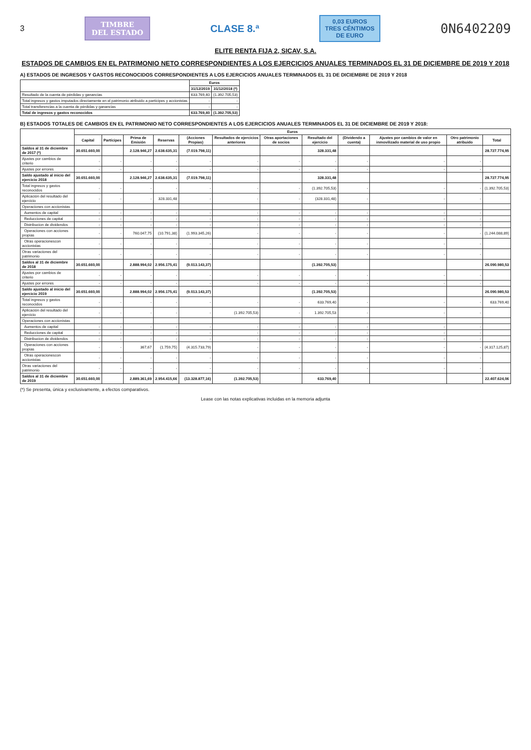3
TIMBRE
DEL ESTADO
CLASE 8.ª
0,03 EUROS
TRES CÉNTIMOS DE EURO
0N6402209
ELITE RENTA FIJA 2, SICAV, S.A.
ESTADOS DE CAMBIOS EN EL PATRIMONIO NETO CORRESPONDIENTES A LOS EJERCICIOS ANUALES TERMINADOS EL 31 DE DICIEMBRE DE 2019 Y 2018
A) ESTADOS DE INGRESOS Y GASTOS RECONOCIDOS CORRESPONDIENTES A LOS EJERCICIOS ANUALES TERMINADOS EL 31 DE DICIEMBRE DE 2019 Y 2018
| | Euros | |
| --- | --- | --- |
| | 31/12/2019 | 31/12/2018 (*) |
| Resultado de la cuenta de pérdidas y ganancias | 633.769,40 | (1.392.705,53) |
| Total ingresos y gastos imputados directamente en el patrimonio atribuido a partícipes y accionistas | - | - |
| Total transferencias a la cuenta de pérdidas y ganancias | - | - |
| Total de ingresos y gastos reconocidos | 633.769,40 | (1.392.705,53) |
B) ESTADOS TOTALES DE CAMBIOS EN EL PATRIMONIO NETO CORRESPONDIENTES A LOS EJERCICIOS ANUALES TERMINADOS EL 31 DE DICIEMBRE DE 2019 Y 2018:
| | Euros | | | | | | | | | | | |
| --- | --- | --- | --- | --- | --- | --- | --- | --- | --- | --- | --- | --- |
| | Capital | Partícipes | Prima de Emisión | Reservas | (Acciones Propias) | Resultados de ejercicios anteriores | Otras aportaciones de socios | Resultado del ejercicio | (Dividendo a cuenta) | Ajustes por cambios de valor en inmovilizado material de uso propio | Otro patrimonio atribuido | Total |
| Saldos al 31 de diciembre de 2017 (*) | 30.651.660,00 | | 2.128.946,27 | 2.638.635,31 | (7.019.798,11) | | | 328.331,48 | | | | 28.727.774,95 |
| Ajustes por cambios de criterio | - | - | - | - | - | - | - | - | - | - | - | |
| Ajustes por errores | - | - | - | - | - | - | - | - | - | - | - | |
| Saldo ajustado al inicio del ejercicio 2018 | 30.651.660,00 | | 2.128.946,27 | 2.638.635,31 | (7.019.798,11) | | | 328.331,48 | | | | 28.727.774,95 |
| Total ingresos y gastos reconocidos | - | - | - | - | - | - | - | (1.392.705,53) | - | - | - | (1.392.705,53) |
| Aplicación del resultado del ejercicio | - | - | - | 328.331,48 | - | - | - | (328.331,48) | - | - | - | |
| Operaciones con accionistas | | | | | | | | | | | | |
| Aumentos de capital | - | - | - | - | - | - | - | - | - | - | - | |
| Reducciones de capital | - | - | - | - | - | - | - | - | - | - | - | |
| Distribucion de dividendos | - | - | - | - | - | - | - | - | - | - | - | |
| Operaciones con acciones propias | - | - | 760.047,75 | (10.791,38) | (1.993.345,26) | - | - | - | - | - | - | (1.244.088,89) |
| Otras operacionescon accionistas | - | - | - | - | - | - | - | - | - | - | - | |
| Otras variaciones del patrimonio | - | - | - | - | - | - | - | - | - | - | - | |
| Saldos al 31 de diciembre de 2018 | 30.651.660,00 | | 2.888.994,02 | 2.956.175,41 | (9.013.143,37) | | | (1.392.705,53) | | | | 26.090.980,53 |
| Ajustes por cambios de criterio | - | - | - | - | - | - | - | - | - | - | - | |
| Ajustes por errores | - | - | - | - | - | - | - | - | - | - | - | |
| Saldo ajustado al inicio del ejercicio 2019 | 30.651.660,00 | | 2.888.994,02 | 2.956.175,41 | (9.013.143,37) | | | (1.392.705,53) | | | | 26.090.980,53 |
| Total ingresos y gastos reconocidos | - | - | - | - | - | - | - | 633.769,40 | - | - | - | 633.769,40 |
| Aplicación del resultado del ejercicio | - | - | - | - | - | (1.392.705,53) | - | 1.392.705,53 | - | - | - | |
| Operaciones con accionistas | | | | | | | | | | | | |
| Aumentos de capital | - | - | - | - | - | - | - | - | - | - | - | |
| Reducciones de capital | - | - | - | - | - | - | - | - | - | - | - | |
| Distribucion de dividendos | - | - | - | - | - | - | - | - | - | - | - | |
| Operaciones con acciones propias | - | - | 367,67 | (1.759,75) | (4.315.733,79) | - | - | - | - | - | - | (4.317.125,87) |
| Otras operacionescon accionistas | - | - | - | - | - | - | - | - | - | - | - | |
| Otras variaciones del patrimonio | - | - | - | - | - | - | - | - | - | - | - | |
| Saldos al 31 de diciembre de 2019 | 30.651.660,00 | | 2.889.361,69 | 2.954.415,66 | (13.328.877,16) | (1.392.705,53) | | 633.769,40 | | | | 22.407.624,06 |
(*) Se presenta, única y exclusivamente, a efectos comparativos.
Lease con las notas explicativas incluidas en la memoria adjunta